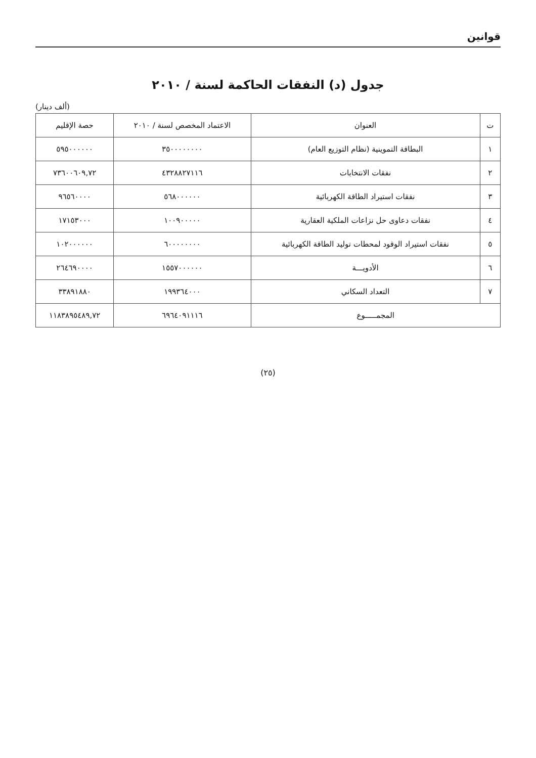قوانين
جدول (د) النفقات الحاكمة لسنة / ٢٠١٠
(ألف دينار)
| ت | العنوان | الاعتماد المخصص لسنة / ٢٠١٠ | حصة الإقليم |
| --- | --- | --- | --- |
| ١ | البطاقة التموينية (نظام التوزيع العام) | ٣٥٠٠٠٠٠٠٠٠ | ٥٩٥٠٠٠٠٠٠ |
| ٢ | نفقات الانتخابات | ٤٣٢٨٨٢٧١١٦ | ٧٣٦٠٠٦٠٩,٧٢ |
| ٣ | نفقات استيراد الطاقة الكهربائية | ٥٦٨٠٠٠٠٠٠ | ٩٦٥٦٠٠٠٠ |
| ٤ | نفقات دعاوى حل نزاعات الملكية العقارية | ١٠٠٩٠٠٠٠٠ | ١٧١٥٣٠٠٠ |
| ٥ | نفقات استيراد الوقود لمحطات توليد الطاقة الكهربائية | ٦٠٠٠٠٠٠٠٠ | ١٠٢٠٠٠٠٠٠ |
| ٦ | الأدويـــة | ١٥٥٧٠٠٠٠٠٠ | ٢٦٤٦٩٠٠٠٠ |
| ٧ | التعداد السكاني | ١٩٩٣٦٤٠٠٠ | ٣٣٨٩١٨٨٠ |
| المجمـــــوع | | ٦٩٦٤٠٩١١١٦ | ١١٨٣٨٩٥٤٨٩,٧٢ |
(٢٥)